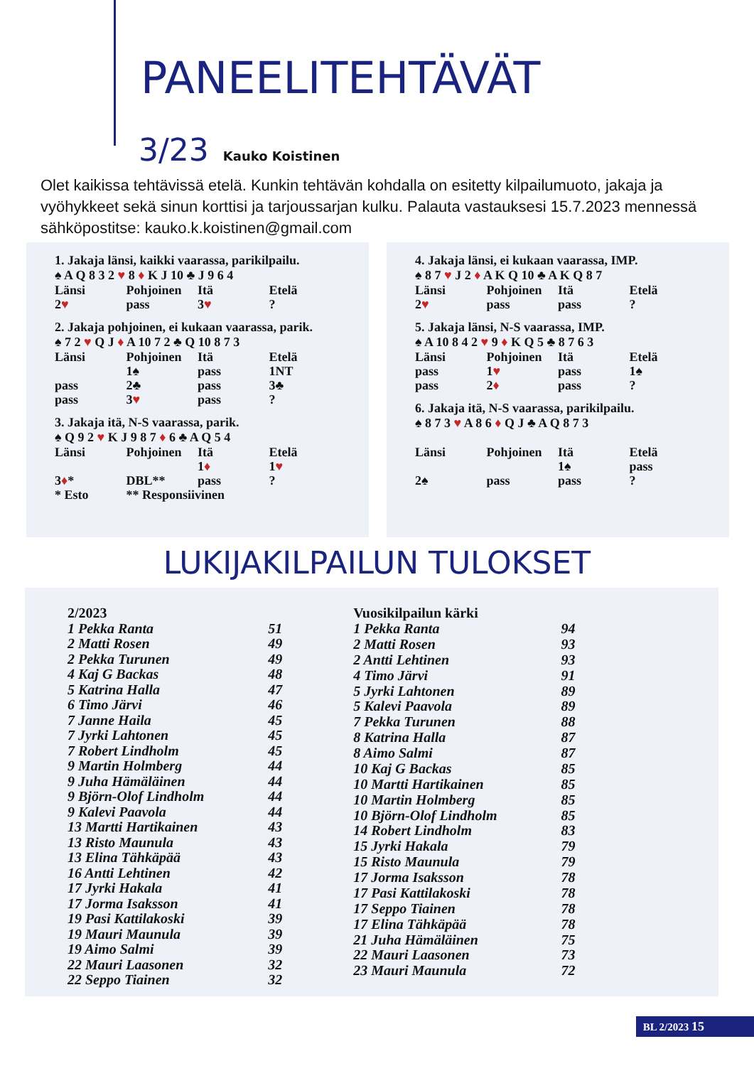PANEELITEHTÄVÄT
3/23 Kauko Koistinen
Olet kaikissa tehtävissä etelä. Kunkin tehtävän kohdalla on esitetty kilpailumuoto, jakaja ja vyöhykkeet sekä sinun korttisi ja tarjoussarjan kulku. Palauta vastauksesi 15.7.2023 mennessä sähköpostitse: kauko.k.koistinen@gmail.com
1. Jakaja länsi, kaikki vaarassa, parikilpailu.
♠ A Q 8 3 2 ♥ 8 ♦ K J 10 ♣ J 9 6 4
| Länsi | Pohjoinen | Itä | Etelä |
| 2 ♥ | pass | 3 ♥ | ? |
2. Jakaja pohjoinen, ei kukaan vaarassa, parik.
♠ 7 2 ♥ Q J ♦ A 10 7 2 ♣ Q 10 8 7 3
| Länsi | Pohjoinen | Itä | Etelä |
| | 1♠ | pass | 1NT |
| pass | 2♣ | pass | 3♣ |
| pass | 3 ♥ | pass | ? |
3. Jakaja itä, N-S vaarassa, parik.
♠ Q 9 2 ♥ K J 9 8 7 ♦ 6 ♣ A Q 5 4
| Länsi | Pohjoinen | Itä | Etelä |
| | | 1 ♦ | 1 ♥ |
| 3 ♦ * | DBL** | pass | ? |
| * Esto | ** Responsiivinen | | |
4. Jakaja länsi, ei kukaan vaarassa, IMP.
♠ 8 7 ♥ J 2 ♦ A K Q 10 ♣ A K Q 8 7
| Länsi | Pohjoinen | Itä | Etelä |
| 2 ♥ | pass | pass | ? |
5. Jakaja länsi, N-S vaarassa, IMP.
♠ A 10 8 4 2 ♥ 9 ♦ K Q 5 ♣ 8 7 6 3
| Länsi | Pohjoinen | Itä | Etelä |
| pass | 1 ♥ | pass | 1♠ |
| pass | 2 ♦ | pass | ? |
6. Jakaja itä, N-S vaarassa, parikilpailu.
♠ 8 7 3 ♥ A 8 6 ♦ Q J ♣ A Q 8 7 3
| Länsi | Pohjoinen | Itä | Etelä |
| | | 1♠ | pass |
| 2♠ | pass | pass | ? |
LUKIJAKILPAILUN TULOKSET
| 2/2023 | |
| 1 Pekka Ranta | 51 |
| 2 Matti Rosen | 49 |
| 2 Pekka Turunen | 49 |
| 4 Kaj G Backas | 48 |
| 5 Katrina Halla | 47 |
| 6 Timo Järvi | 46 |
| 7 Janne Haila | 45 |
| 7 Jyrki Lahtonen | 45 |
| 7 Robert Lindholm | 45 |
| 9 Martin Holmberg | 44 |
| 9 Juha Hämäläinen | 44 |
| 9 Björn-Olof Lindholm | 44 |
| 9 Kalevi Paavola | 44 |
| 13 Martti Hartikainen | 43 |
| 13 Risto Maunula | 43 |
| 13 Elina Tähkäpää | 43 |
| 16 Antti Lehtinen | 42 |
| 17 Jyrki Hakala | 41 |
| 17 Jorma Isaksson | 41 |
| 19 Pasi Kattilakoski | 39 |
| 19 Mauri Maunula | 39 |
| 19 Aimo Salmi | 39 |
| 22 Mauri Laasonen | 32 |
| 22 Seppo Tiainen | 32 |
| Vuosikilpailun kärki | |
| 1 Pekka Ranta | 94 |
| 2 Matti Rosen | 93 |
| 2 Antti Lehtinen | 93 |
| 4 Timo Järvi | 91 |
| 5 Jyrki Lahtonen | 89 |
| 5 Kalevi Paavola | 89 |
| 7 Pekka Turunen | 88 |
| 8 Katrina Halla | 87 |
| 8 Aimo Salmi | 87 |
| 10 Kaj G Backas | 85 |
| 10 Martti Hartikainen | 85 |
| 10 Martin Holmberg | 85 |
| 10 Björn-Olof Lindholm | 85 |
| 14 Robert Lindholm | 83 |
| 15 Jyrki Hakala | 79 |
| 15 Risto Maunula | 79 |
| 17 Jorma Isaksson | 78 |
| 17 Pasi Kattilakoski | 78 |
| 17 Seppo Tiainen | 78 |
| 17 Elina Tähkäpää | 78 |
| 21 Juha Hämäläinen | 75 |
| 22 Mauri Laasonen | 73 |
| 23 Mauri Maunula | 72 |
BL 2/2023 15